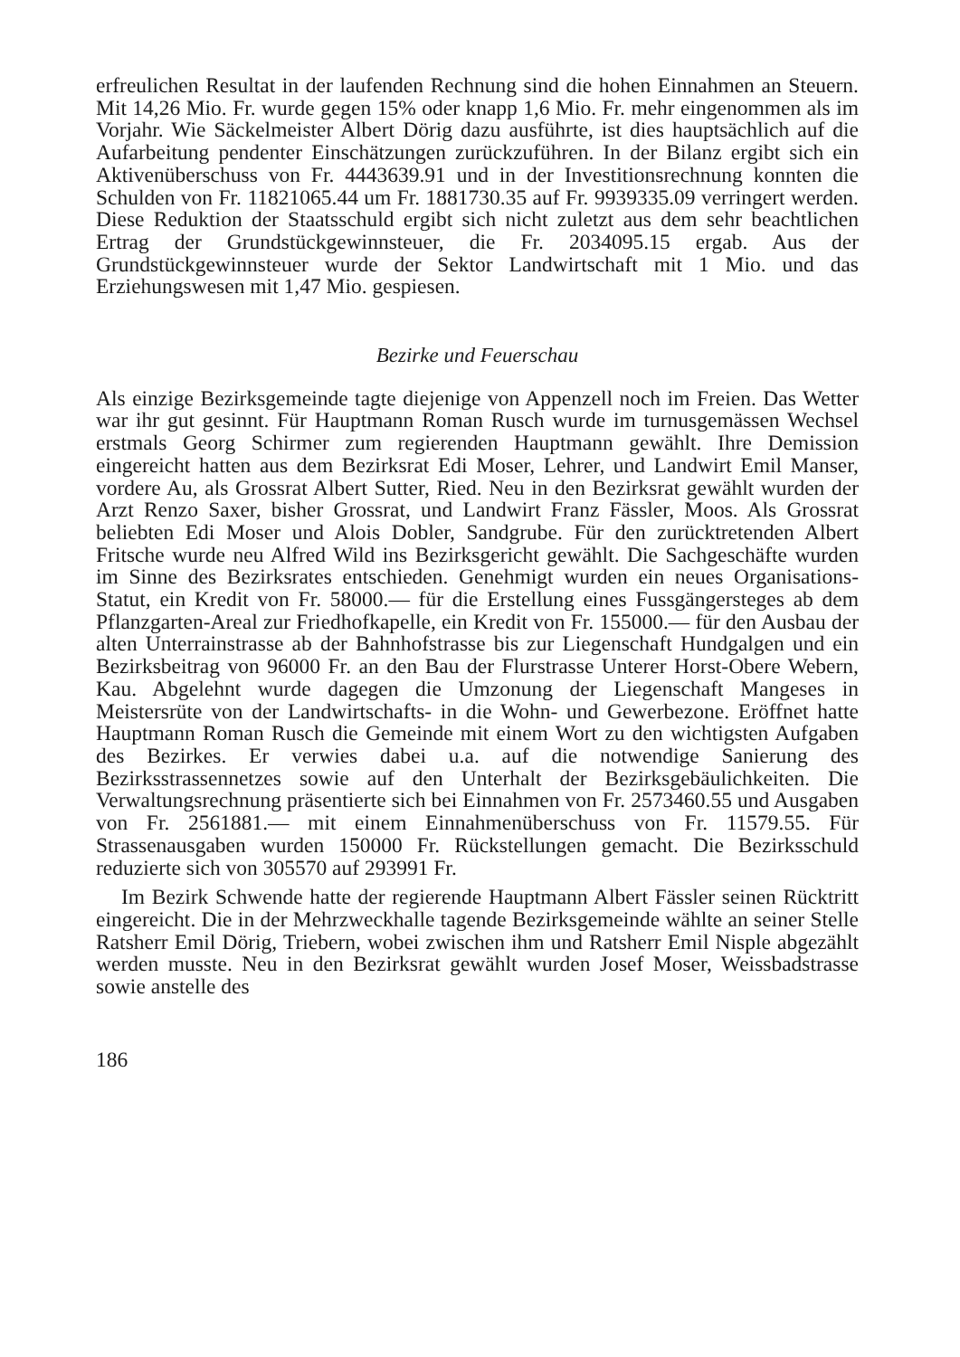erfreulichen Resultat in der laufenden Rechnung sind die hohen Einnahmen an Steuern. Mit 14,26 Mio. Fr. wurde gegen 15% oder knapp 1,6 Mio. Fr. mehr eingenommen als im Vorjahr. Wie Säckelmeister Albert Dörig dazu ausführte, ist dies hauptsächlich auf die Aufarbeitung pendenter Einschätzungen zurückzuführen. In der Bilanz ergibt sich ein Aktivenüberschuss von Fr. 4443639.91 und in der Investitionsrechnung konnten die Schulden von Fr. 11821065.44 um Fr. 1881730.35 auf Fr. 9939335.09 verringert werden. Diese Reduktion der Staatsschuld ergibt sich nicht zuletzt aus dem sehr beachtlichen Ertrag der Grundstückgewinnsteuer, die Fr. 2034095.15 ergab. Aus der Grundstückgewinnsteuer wurde der Sektor Landwirtschaft mit 1 Mio. und das Erziehungswesen mit 1,47 Mio. gespiesen.
Bezirke und Feuerschau
Als einzige Bezirksgemeinde tagte diejenige von Appenzell noch im Freien. Das Wetter war ihr gut gesinnt. Für Hauptmann Roman Rusch wurde im turnusgemässen Wechsel erstmals Georg Schirmer zum regierenden Hauptmann gewählt. Ihre Demission eingereicht hatten aus dem Bezirksrat Edi Moser, Lehrer, und Landwirt Emil Manser, vordere Au, als Grossrat Albert Sutter, Ried. Neu in den Bezirksrat gewählt wurden der Arzt Renzo Saxer, bisher Grossrat, und Landwirt Franz Fässler, Moos. Als Grossrat beliebten Edi Moser und Alois Dobler, Sandgrube. Für den zurücktretenden Albert Fritsche wurde neu Alfred Wild ins Bezirksgericht gewählt. Die Sachgeschäfte wurden im Sinne des Bezirksrates entschieden. Genehmigt wurden ein neues Organisations-Statut, ein Kredit von Fr. 58000.— für die Erstellung eines Fussgängersteges ab dem Pflanzgarten-Areal zur Friedhofkapelle, ein Kredit von Fr. 155000.— für den Ausbau der alten Unterrainstrasse ab der Bahnhofstrasse bis zur Liegenschaft Hundgalgen und ein Bezirksbeitrag von 96000 Fr. an den Bau der Flurstrasse Unterer Horst-Obere Webern, Kau. Abgelehnt wurde dagegen die Umzonung der Liegenschaft Mangeses in Meistersrüte von der Landwirtschafts- in die Wohn- und Gewerbezone. Eröffnet hatte Hauptmann Roman Rusch die Gemeinde mit einem Wort zu den wichtigsten Aufgaben des Bezirkes. Er verwies dabei u.a. auf die notwendige Sanierung des Bezirksstrassennetzes sowie auf den Unterhalt der Bezirksgebäulichkeiten. Die Verwaltungsrechnung präsentierte sich bei Einnahmen von Fr. 2573460.55 und Ausgaben von Fr. 2561881.— mit einem Einnahmenüberschuss von Fr. 11579.55. Für Strassenausgaben wurden 150000 Fr. Rückstellungen gemacht. Die Bezirksschuld reduzierte sich von 305570 auf 293991 Fr.
Im Bezirk Schwende hatte der regierende Hauptmann Albert Fässler seinen Rücktritt eingereicht. Die in der Mehrzweckhalle tagende Bezirksgemeinde wählte an seiner Stelle Ratsherr Emil Dörig, Triebern, wobei zwischen ihm und Ratsherr Emil Nisple abgezählt werden musste. Neu in den Bezirksrat gewählt wurden Josef Moser, Weissbadstrasse sowie anstelle des
186